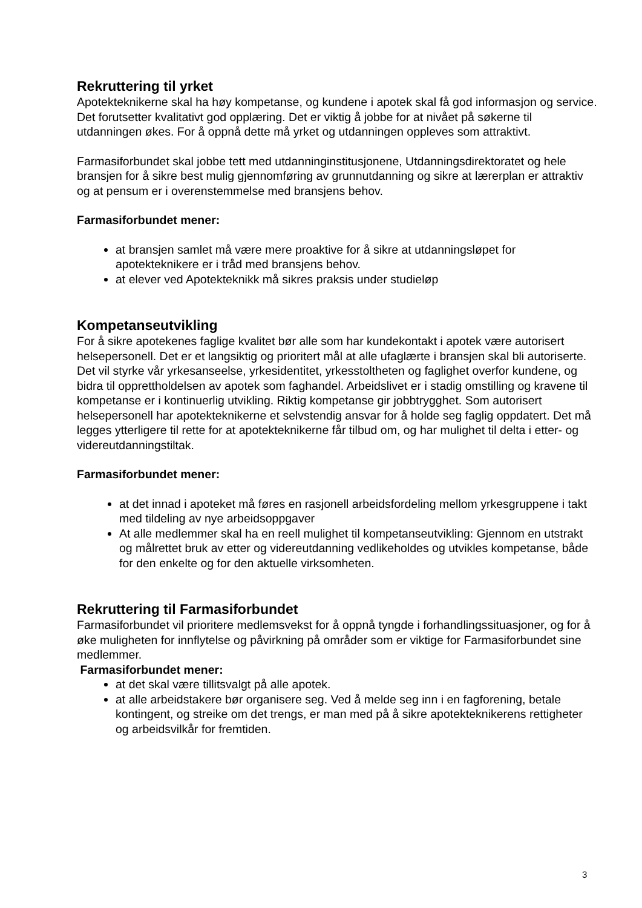Rekruttering til yrket
Apotekteknikerne skal ha høy kompetanse, og kundene i apotek skal få god informasjon og service. Det forutsetter kvalitativt god opplæring. Det er viktig å jobbe for at nivået på søkerne til utdanningen økes. For å oppnå dette må yrket og utdanningen oppleves som attraktivt.
Farmasiforbundet skal jobbe tett med utdanninginstitusjonene, Utdanningsdirektoratet og hele bransjen for å sikre best mulig gjennomføring av grunnutdanning og sikre at lærerplan er attraktiv og at pensum er i overenstemmelse med bransjens behov.
Farmasiforbundet mener:
at bransjen samlet må være mere proaktive for å sikre at utdanningsløpet for apotekteknikere er i tråd med bransjens behov.
at elever ved Apotekteknikk må sikres praksis under studieløp
Kompetanseutvikling
For å sikre apotekenes faglige kvalitet bør alle som har kundekontakt i apotek være autorisert helsepersonell. Det er et langsiktig og prioritert mål at alle ufaglærte i bransjen skal bli autoriserte. Det vil styrke vår yrkesanseelse, yrkesidentitet, yrkesstoltheten og faglighet overfor kundene, og bidra til opprettholdelsen av apotek som faghandel. Arbeidslivet er i stadig omstilling og kravene til kompetanse er i kontinuerlig utvikling. Riktig kompetanse gir jobbtrygghet. Som autorisert helsepersonell har apotekteknikerne et selvstendig ansvar for å holde seg faglig oppdatert. Det må legges ytterligere til rette for at apotekteknikerne får tilbud om, og har mulighet til delta i etter- og videreutdanningstiltak.
Farmasiforbundet mener:
at det innad i apoteket må føres en rasjonell arbeidsfordeling mellom yrkesgruppene i takt med tildeling av nye arbeidsoppgaver
At alle medlemmer skal ha en reell mulighet til kompetanseutvikling: Gjennom en utstrakt og målrettet bruk av etter og videreutdanning vedlikeholdes og utvikles kompetanse, både for den enkelte og for den aktuelle virksomheten.
Rekruttering til Farmasiforbundet
Farmasiforbundet vil prioritere medlemsvekst for å oppnå tyngde i forhandlingssituasjoner, og for å øke muligheten for innflytelse og påvirkning på områder som er viktige for Farmasiforbundet sine medlemmer.
Farmasiforbundet mener:
at det skal være tillitsvalgt på alle apotek.
at alle arbeidstakere bør organisere seg. Ved å melde seg inn i en fagforening, betale kontingent, og streike om det trengs, er man med på å sikre apotekteknikerens rettigheter og arbeidsvilkår for fremtiden.
3